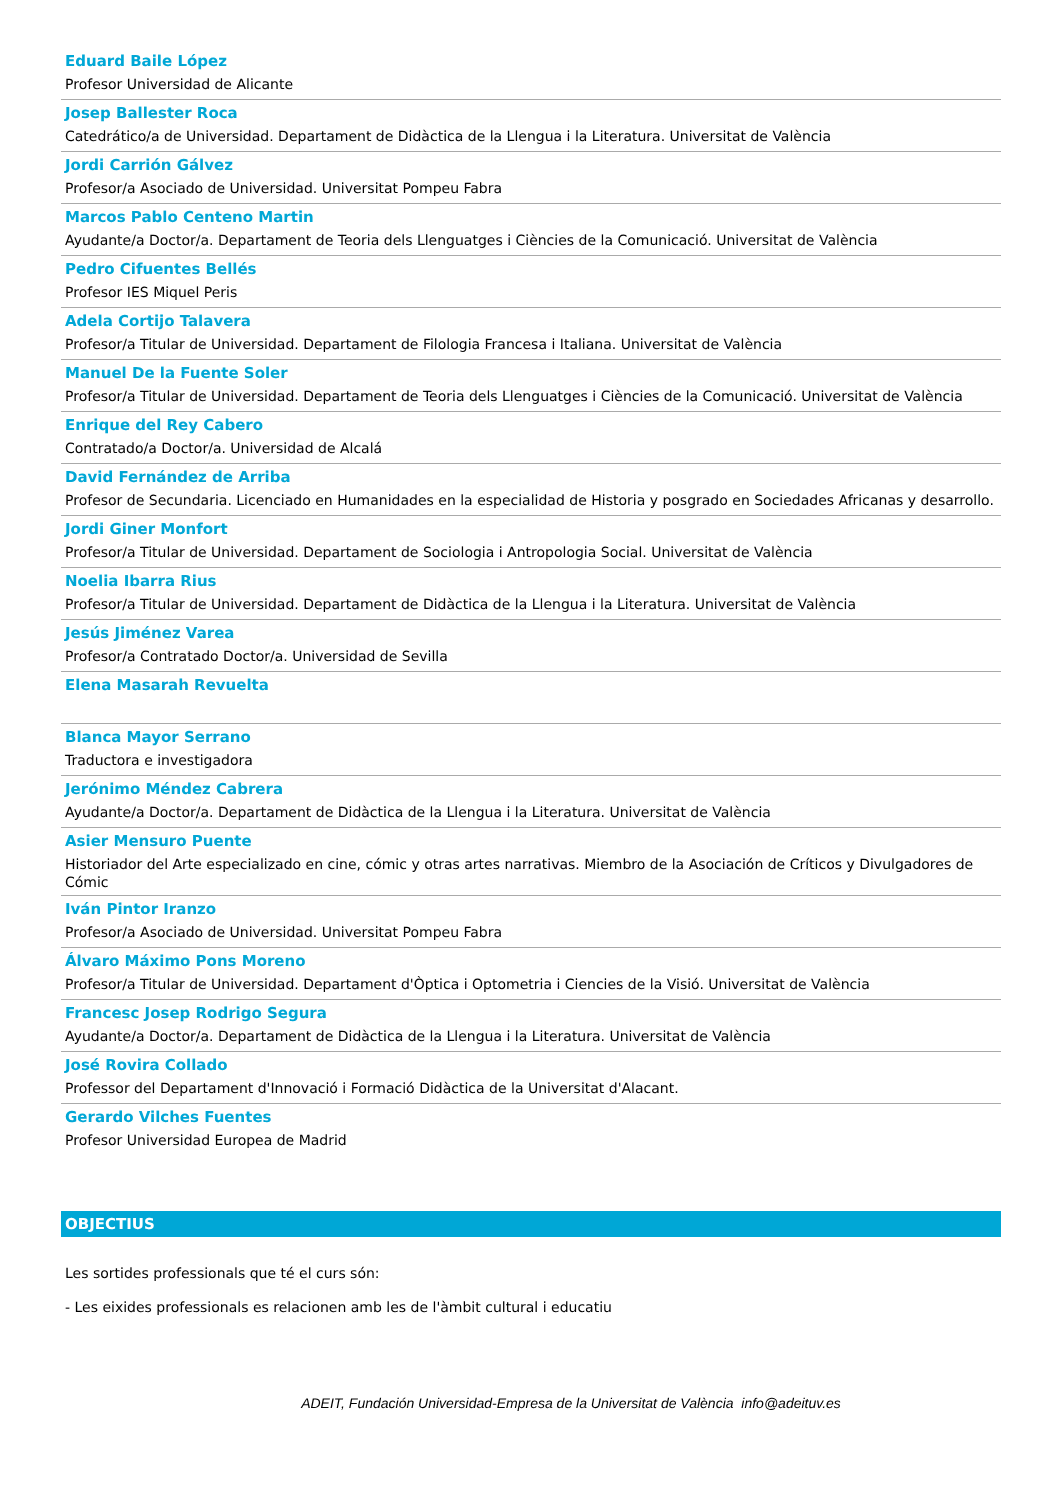Eduard Baile López
Profesor Universidad de Alicante
Josep Ballester Roca
Catedrático/a de Universidad. Departament de Didàctica de la Llengua i la Literatura. Universitat de València
Jordi Carrión Gálvez
Profesor/a Asociado de Universidad. Universitat Pompeu Fabra
Marcos Pablo Centeno Martin
Ayudante/a Doctor/a. Departament de Teoria dels Llenguatges i Ciències de la Comunicació. Universitat de València
Pedro Cifuentes Bellés
Profesor IES Miquel Peris
Adela Cortijo Talavera
Profesor/a Titular de Universidad. Departament de Filologia Francesa i Italiana. Universitat de València
Manuel De la Fuente Soler
Profesor/a Titular de Universidad. Departament de Teoria dels Llenguatges i Ciències de la Comunicació. Universitat de València
Enrique del Rey Cabero
Contratado/a Doctor/a. Universidad de Alcalá
David Fernández de Arriba
Profesor de Secundaria. Licenciado en Humanidades en la especialidad de Historia y posgrado en Sociedades Africanas y desarrollo.
Jordi Giner Monfort
Profesor/a Titular de Universidad. Departament de Sociologia i Antropologia Social. Universitat de València
Noelia Ibarra Rius
Profesor/a Titular de Universidad. Departament de Didàctica de la Llengua i la Literatura. Universitat de València
Jesús Jiménez Varea
Profesor/a Contratado Doctor/a. Universidad de Sevilla
Elena Masarah Revuelta
Blanca Mayor Serrano
Traductora e investigadora
Jerónimo Méndez Cabrera
Ayudante/a Doctor/a. Departament de Didàctica de la Llengua i la Literatura. Universitat de València
Asier Mensuro Puente
Historiador del Arte especializado en cine, cómic y otras artes narrativas. Miembro de la Asociación de Críticos y Divulgadores de Cómic
Iván Pintor Iranzo
Profesor/a Asociado de Universidad. Universitat Pompeu Fabra
Álvaro Máximo Pons Moreno
Profesor/a Titular de Universidad. Departament d'Òptica i Optometria i Ciencies de la Visió. Universitat de València
Francesc Josep Rodrigo Segura
Ayudante/a Doctor/a. Departament de Didàctica de la Llengua i la Literatura. Universitat de València
José Rovira Collado
Professor del Departament d'Innovació i Formació Didàctica de la Universitat d'Alacant.
Gerardo Vilches Fuentes
Profesor Universidad Europea de Madrid
OBJECTIUS
Les sortides professionals que té el curs són:
- Les eixides professionals es relacionen amb les de l'àmbit cultural i educatiu
ADEIT, Fundación Universidad-Empresa de la Universitat de València info@adeituv.es